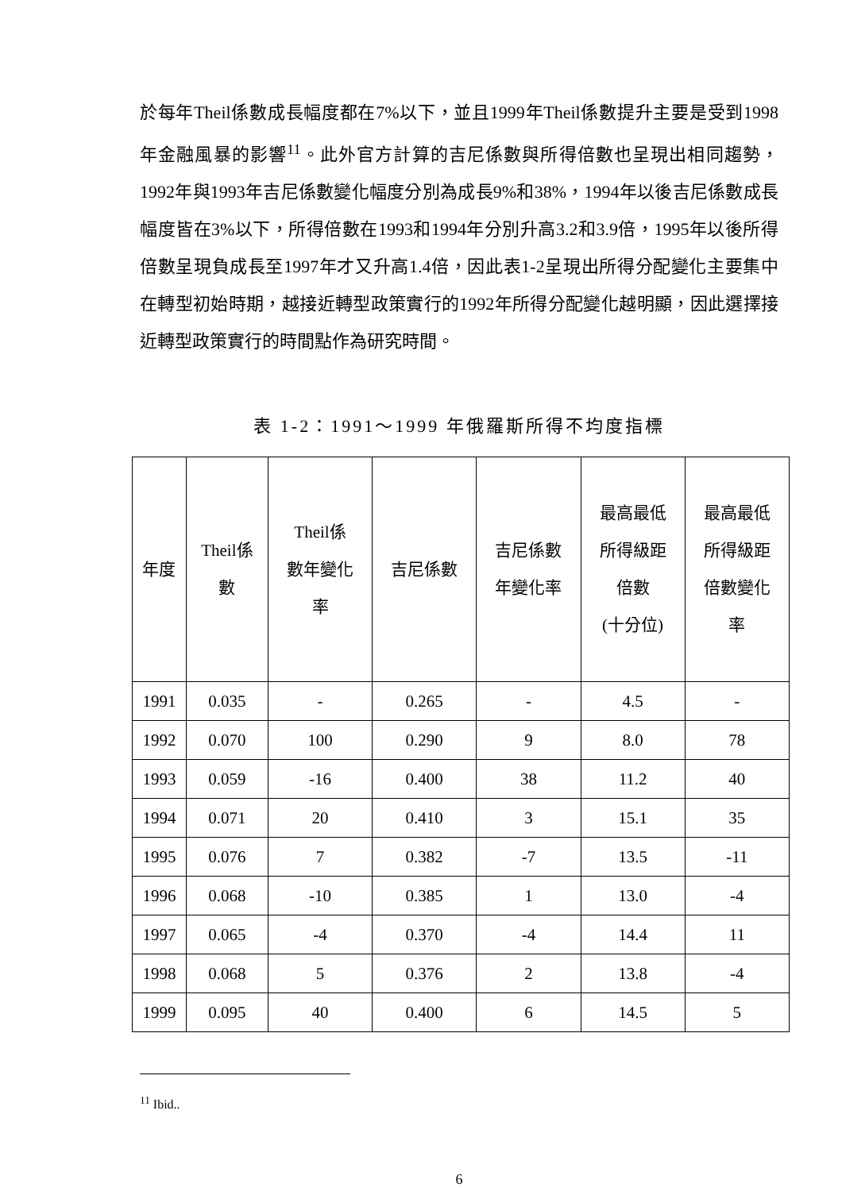於每年Theil係數成長幅度都在7%以下，並且1999年Theil係數提升主要是受到1998年金融風暴的影響<sup>11</sup>。此外官方計算的吉尼係數與所得倍數也呈現出相同趨勢，1992年與1993年吉尼係數變化幅度分別為成長9%和38%，1994年以後吉尼係數成長幅度皆在3%以下，所得倍數在1993和1994年分別升高3.2和3.9倍，1995年以後所得倍數呈現負成長至1997年才又升高1.4倍，因此表1-2呈現出所得分配變化主要集中在轉型初始時期，越接近轉型政策實行的1992年所得分配變化越明顯，因此選擇接近轉型政策實行的時間點作為研究時間。
表 1-2：1991～1999 年俄羅斯所得不均度指標
| 年度 | Theil係 數 | Theil係 數年變化 率 | 吉尼係數 | 吉尼係數 年變化率 | 最高最低 所得級距 倍數 (十分位) | 最高最低 所得級距 倍數變化 率 |
| --- | --- | --- | --- | --- | --- | --- |
| 1991 | 0.035 | - | 0.265 | - | 4.5 | - |
| 1992 | 0.070 | 100 | 0.290 | 9 | 8.0 | 78 |
| 1993 | 0.059 | -16 | 0.400 | 38 | 11.2 | 40 |
| 1994 | 0.071 | 20 | 0.410 | 3 | 15.1 | 35 |
| 1995 | 0.076 | 7 | 0.382 | -7 | 13.5 | -11 |
| 1996 | 0.068 | -10 | 0.385 | 1 | 13.0 | -4 |
| 1997 | 0.065 | -4 | 0.370 | -4 | 14.4 | 11 |
| 1998 | 0.068 | 5 | 0.376 | 2 | 13.8 | -4 |
| 1999 | 0.095 | 40 | 0.400 | 6 | 14.5 | 5 |
<sup>11</sup> Ibid..
6